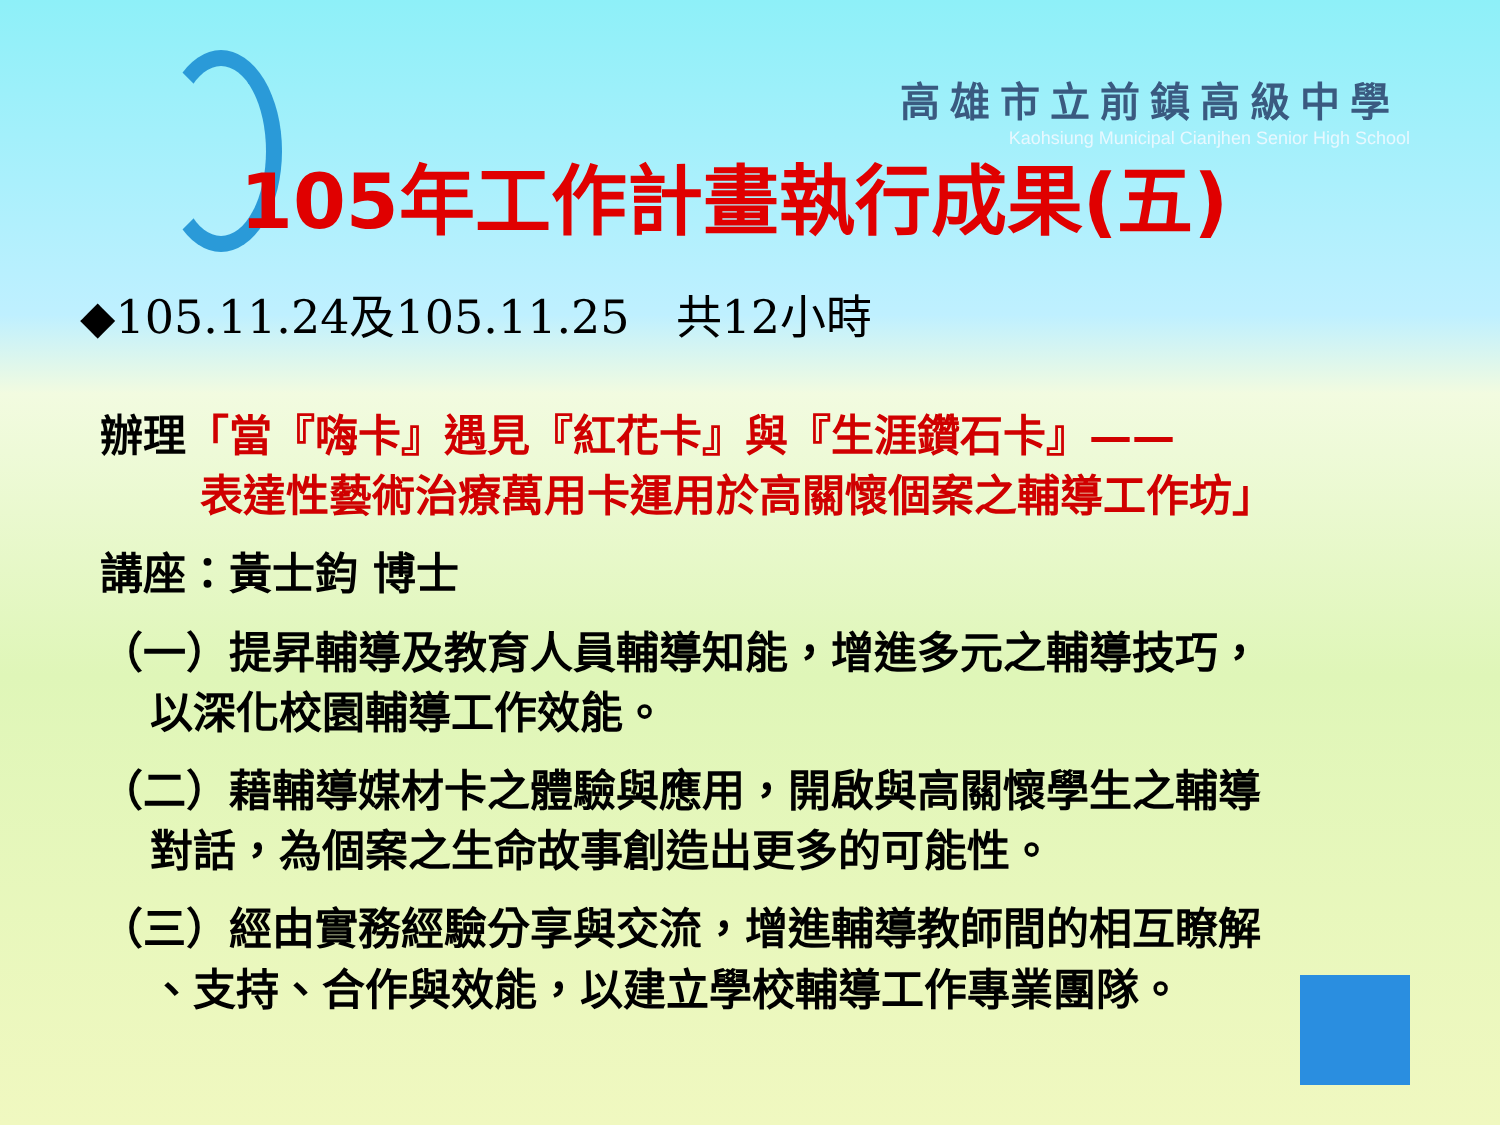高雄市立前鎮高級中學
Kaohsiung Municipal Cianjhen Senior High School
105年工作計畫執行成果(五)
◆105.11.24及105.11.25　共12小時
辦理「當『嗨卡』遇見『紅花卡』與『生涯鑽石卡』——
表達性藝術治療萬用卡運用於高關懷個案之輔導工作坊」
講座：黃士鈞 博士
（一）提昇輔導及教育人員輔導知能，增進多元之輔導技巧，
以深化校園輔導工作效能。
（二）藉輔導媒材卡之體驗與應用，開啟與高關懷學生之輔導
對話，為個案之生命故事創造出更多的可能性。
（三）經由實務經驗分享與交流，增進輔導教師間的相互瞭解
、支持、合作與效能，以建立學校輔導工作專業團隊。